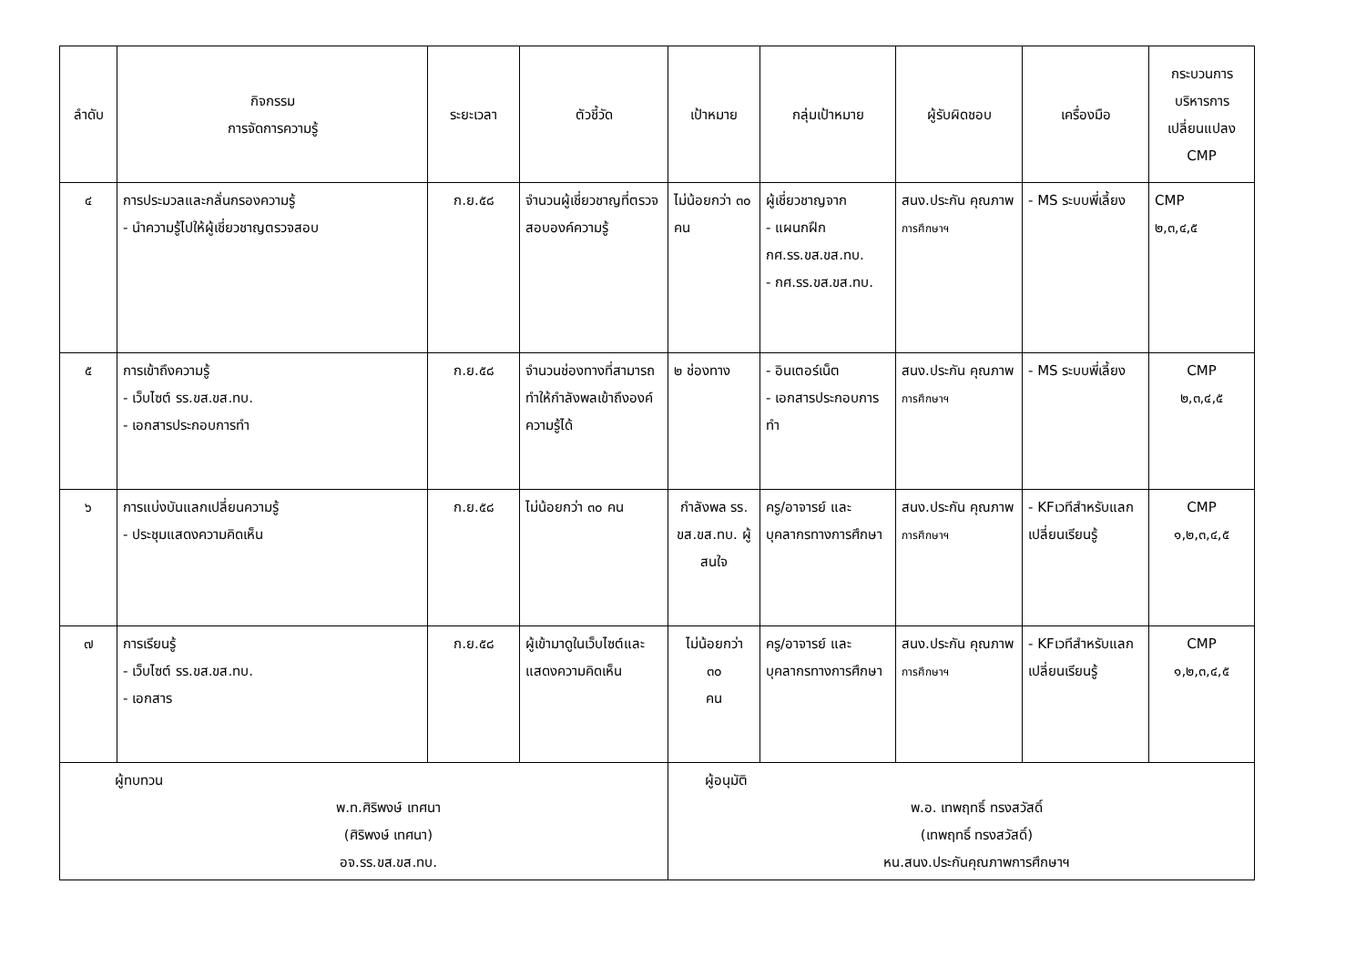| ลำดับ | กิจกรรม การจัดการความรู้ | ระยะเวลา | ตัวชี้วัด | เป้าหมาย | กลุ่มเป้าหมาย | ผู้รับผิดชอบ | เครื่องมือ | กระบวนการ บริหารการ เปลี่ยนแปลง CMP |
| --- | --- | --- | --- | --- | --- | --- | --- | --- |
| ๔ | การประมวลและกลั่นกรองความรู้ - นำความรู้ไปให้ผู้เชี่ยวชาญตรวจสอบ | ก.ย.๕๘ | จำนวนผู้เชี่ยวชาญที่ตรวจสอบองค์ความรู้ | ไม่น้อยกว่า ๓๐ คน | ผู้เชี่ยวชาญจาก - แผนกฝึก กศ.รร.ขส.ขส.ทบ. - กศ.รร.ขส.ขส.ทบ. | สนง.ประกัน คุณภาพ การศึกษาฯ | - MS ระบบพี่เลี้ยง | CMP ๒,๓,๔,๕ |
| ๕ | การเข้าถึงความรู้ - เว็บไซต์ รร.ขส.ขส.ทบ. - เอกสารประกอบการทำ | ก.ย.๕๘ | จำนวนช่องทางที่สามารถทำให้กำลังพลเข้าถึงองค์ความรู้ได้ | ๒ ช่องทาง | - อินเตอร์เน็ต - เอกสารประกอบการทำ | สนง.ประกัน คุณภาพ การศึกษาฯ | - MS ระบบพี่เลี้ยง | CMP ๒,๓,๔,๕ |
| ๖ | การแบ่งบันแลกเปลี่ยนความรู้ - ประชุมแสดงความคิดเห็น | ก.ย.๕๘ | ไม่น้อยกว่า ๓๐ คน | กำลังพล รร. ขส.ขส.ทบ. ผู้สนใจ | ครู/อาจารย์ และบุคลากรทางการศึกษา | สนง.ประกัน คุณภาพ การศึกษาฯ | - KFเวทีสำหรับแลกเปลี่ยนเรียนรู้ | CMP ๑,๒,๓,๔,๕ |
| ๗ | การเรียนรู้ - เว็บไซต์ รร.ขส.ขส.ทบ. - เอกสาร | ก.ย.๕๘ | ผู้เข้ามาดูในเว็บไซต์และแสดงความคิดเห็น | ไม่น้อยกว่า ๓๐ คน | ครู/อาจารย์ และบุคลากรทางการศึกษา | สนง.ประกัน คุณภาพ การศึกษาฯ | - KFเวทีสำหรับแลกเปลี่ยนเรียนรู้ | CMP ๑,๒,๓,๔,๕ |
| ผู้ทบทวน พ.ท.ศิริพงษ์ เทศนา (ศิริพงษ์ เทศนา) อจ.รร.ขส.ขส.ทบ. | | | | ผู้อนุมัติ พ.อ. เทพฤทธิ์ ทรงสวัสดิ์ (เทพฤทธิ์ ทรงสวัสดิ์) หน.สนง.ประกันคุณภาพการศึกษาฯ | | | | |